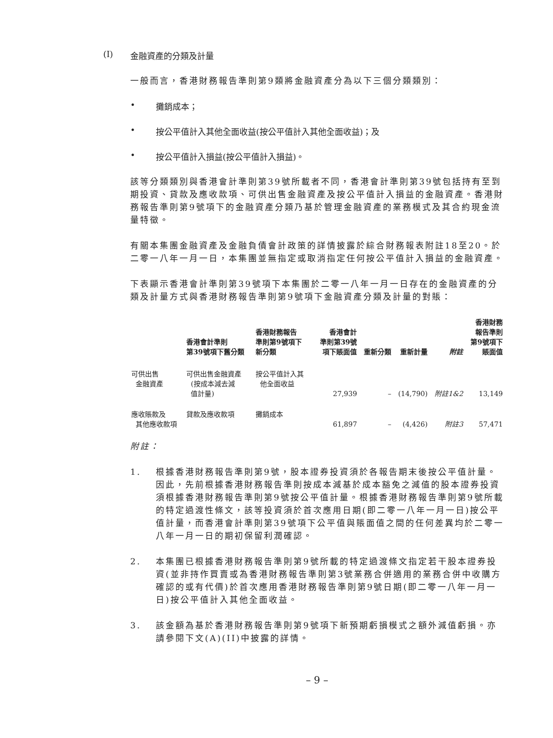(I) 金融資產的分類及計量
一般而言，香港財務報告準則第9類將金融資產分為以下三個分類類別：
• 攤銷成本；
• 按公平值計入其他全面收益(按公平值計入其他全面收益)；及
• 按公平值計入損益(按公平值計入損益)。
該等分類類別與香港會計準則第39號所載者不同，香港會計準則第39號包括持有至到期投資、貸款及應收款項、可供出售金融資產及按公平值計入損益的金融資產。香港財務報告準則第9號項下的金融資產分類乃基於管理金融資產的業務模式及其合約現金流量特徵。
有關本集團金融資產及金融負債會計政策的詳情披露於綜合財務報表附註18至20。於二零一八年一月一日，本集團並無指定或取消指定任何按公平值計入損益的金融資產。
下表顯示香港會計準則第39號項下本集團於二零一八年一月一日存在的金融資產的分類及計量方式與香港財務報告準則第9號項下金融資產分類及計量的對賬：
| | 香港會計準則 第39號項下舊分類 | 香港財務報告 準則第9號項下 新分類 | 香港會計 準則第39號 項下賬面值 | 重新分類 | 重新計量 | 附註 | 香港財務 報告準則 第9號項下 賬面值 |
| --- | --- | --- | --- | --- | --- | --- | --- |
| 可供出售 金融資產 | 可供出售金融資產 (按成本減去減 值計量) | 按公平值計入其 他全面收益 | 27,939 | – | (14,790) | 附註1&2 | 13,149 |
| 應收賬款及 其他應收款項 | 貸款及應收款項 | 攤銷成本 | 61,897 | – | (4,426) | 附註3 | 57,471 |
附註：
1. 根據香港財務報告準則第9號，股本證券投資須於各報告期末後按公平值計量。因此，先前根據香港財務報告準則按成本減基於成本豁免之減值的股本證券投資須根據香港財務報告準則第9號按公平值計量。根據香港財務報告準則第9號所載的特定過渡性條文，該等投資須於首次應用日期(即二零一八年一月一日)按公平值計量，而香港會計準則第39號項下公平值與賬面值之間的任何差異均於二零一八年一月一日的期初保留利潤確認。
2. 本集團已根據香港財務報告準則第9號所載的特定過渡條文指定若干股本證券投資(並非持作買賣或為香港財務報告準則第3號業務合併適用的業務合併中收購方確認的或有代價)於首次應用香港財務報告準則第9號日期(即二零一八年一月一日)按公平值計入其他全面收益。
3. 該金額為基於香港財務報告準則第9號項下新預期虧損模式之額外減值虧損。亦請參閱下文(A)(II)中披露的詳情。
– 9 –